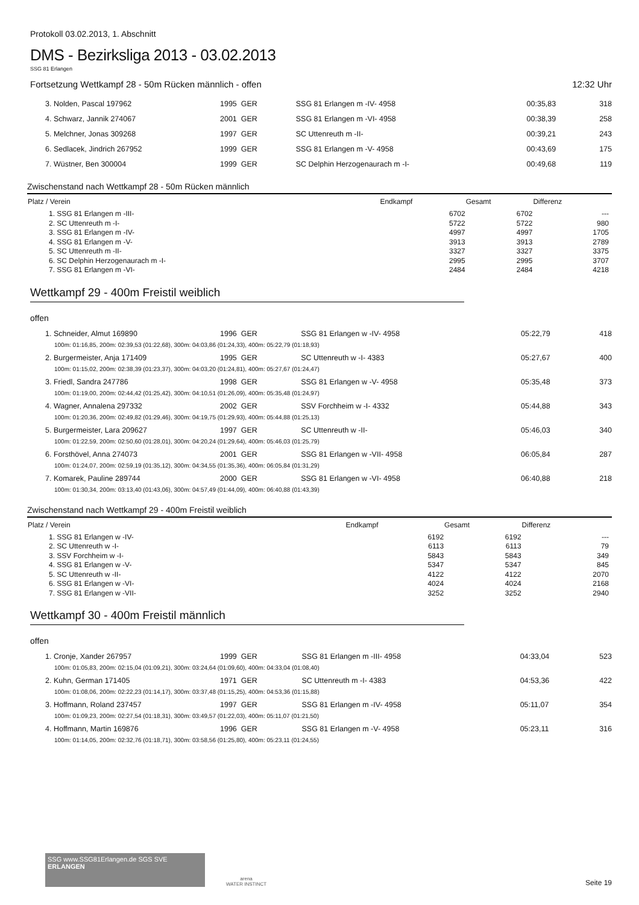Protokoll 03.02.2013, 1. Abschnitt
DMS - Bezirksliga 2013 - 03.02.2013
SSG 81 Erlangen
Fortsetzung Wettkampf 28 - 50m Rücken männlich - offen 12:32 Uhr
| 3. Nolden, Pascal 197962 | 1995 GER | SSG 81 Erlangen m -IV- 4958 | 00:35,83 | 318 |
| 4. Schwarz, Jannik 274067 | 2001 GER | SSG 81 Erlangen m -VI- 4958 | 00:38,39 | 258 |
| 5. Melchner, Jonas 309268 | 1997 GER | SC Uttenreuth m -II- | 00:39,21 | 243 |
| 6. Sedlacek, Jindrich 267952 | 1999 GER | SSG 81 Erlangen m -V- 4958 | 00:43,69 | 175 |
| 7. Wüstner, Ben 300004 | 1999 GER | SC Delphin Herzogenaurach m -I- | 00:49,68 | 119 |
Zwischenstand nach Wettkampf 28 - 50m Rücken männlich
| Platz / Verein | Endkampf | Gesamt | Differenz |
| --- | --- | --- | --- |
| 1. SSG 81 Erlangen m -III- | 6702 | 6702 | --- |
| 2. SC Uttenreuth m -I- | 5722 | 5722 | 980 |
| 3. SSG 81 Erlangen m -IV- | 4997 | 4997 | 1705 |
| 4. SSG 81 Erlangen m -V- | 3913 | 3913 | 2789 |
| 5. SC Uttenreuth m -II- | 3327 | 3327 | 3375 |
| 6. SC Delphin Herzogenaurach m -I- | 2995 | 2995 | 3707 |
| 7. SSG 81 Erlangen m -VI- | 2484 | 2484 | 4218 |
Wettkampf 29 - 400m Freistil weiblich
offen
| 1. Schneider, Almut 169890 | 1996 GER | SSG 81 Erlangen w -IV- 4958 | 05:22,79 | 418 |
| 100m: 01:16,85, 200m: 02:39,53 (01:22,68), 300m: 04:03,86 (01:24,33), 400m: 05:22,79 (01:18,93) | | | | |
| 2. Burgermeister, Anja 171409 | 1995 GER | SC Uttenreuth w -I- 4383 | 05:27,67 | 400 |
| 100m: 01:15,02, 200m: 02:38,39 (01:23,37), 300m: 04:03,20 (01:24,81), 400m: 05:27,67 (01:24,47) | | | | |
| 3. Friedl, Sandra 247786 | 1998 GER | SSG 81 Erlangen w -V- 4958 | 05:35,48 | 373 |
| 100m: 01:19,00, 200m: 02:44,42 (01:25,42), 300m: 04:10,51 (01:26,09), 400m: 05:35,48 (01:24,97) | | | | |
| 4. Wagner, Annalena 297332 | 2002 GER | SSV Forchheim w -I- 4332 | 05:44,88 | 343 |
| 100m: 01:20,36, 200m: 02:49,82 (01:29,46), 300m: 04:19,75 (01:29,93), 400m: 05:44,88 (01:25,13) | | | | |
| 5. Burgermeister, Lara 209627 | 1997 GER | SC Uttenreuth w -II- | 05:46,03 | 340 |
| 100m: 01:22,59, 200m: 02:50,60 (01:28,01), 300m: 04:20,24 (01:29,64), 400m: 05:46,03 (01:25,79) | | | | |
| 6. Forsthövel, Anna 274073 | 2001 GER | SSG 81 Erlangen w -VII- 4958 | 06:05,84 | 287 |
| 100m: 01:24,07, 200m: 02:59,19 (01:35,12), 300m: 04:34,55 (01:35,36), 400m: 06:05,84 (01:31,29) | | | | |
| 7. Komarek, Pauline 289744 | 2000 GER | SSG 81 Erlangen w -VI- 4958 | 06:40,88 | 218 |
| 100m: 01:30,34, 200m: 03:13,40 (01:43,06), 300m: 04:57,49 (01:44,09), 400m: 06:40,88 (01:43,39) | | | | |
Zwischenstand nach Wettkampf 29 - 400m Freistil weiblich
| Platz / Verein | Endkampf | Gesamt | Differenz |
| --- | --- | --- | --- |
| 1. SSG 81 Erlangen w -IV- | 6192 | 6192 | --- |
| 2. SC Uttenreuth w -I- | 6113 | 6113 | 79 |
| 3. SSV Forchheim w -I- | 5843 | 5843 | 349 |
| 4. SSG 81 Erlangen w -V- | 5347 | 5347 | 845 |
| 5. SC Uttenreuth w -II- | 4122 | 4122 | 2070 |
| 6. SSG 81 Erlangen w -VI- | 4024 | 4024 | 2168 |
| 7. SSG 81 Erlangen w -VII- | 3252 | 3252 | 2940 |
Wettkampf 30 - 400m Freistil männlich
offen
| 1. Cronje, Xander 267957 | 1999 GER | SSG 81 Erlangen m -III- 4958 | 04:33,04 | 523 |
| 100m: 01:05,83, 200m: 02:15,04 (01:09,21), 300m: 03:24,64 (01:09,60), 400m: 04:33,04 (01:08,40) | | | | |
| 2. Kuhn, German 171405 | 1971 GER | SC Uttenreuth m -I- 4383 | 04:53,36 | 422 |
| 100m: 01:08,06, 200m: 02:22,23 (01:14,17), 300m: 03:37,48 (01:15,25), 400m: 04:53,36 (01:15,88) | | | | |
| 3. Hoffmann, Roland 237457 | 1997 GER | SSG 81 Erlangen m -IV- 4958 | 05:11,07 | 354 |
| 100m: 01:09,23, 200m: 02:27,54 (01:18,31), 300m: 03:49,57 (01:22,03), 400m: 05:11,07 (01:21,50) | | | | |
| 4. Hoffmann, Martin 169876 | 1996 GER | SSG 81 Erlangen m -V- 4958 | 05:23,11 | 316 |
| 100m: 01:14,05, 200m: 02:32,76 (01:18,71), 300m: 03:58,56 (01:25,80), 400m: 05:23,11 (01:24,55) | | | | |
SSG www.SSG81Erlangen.de SGS SVE
ERLANGEN
arena
WATER INSTINCT
Seite 19